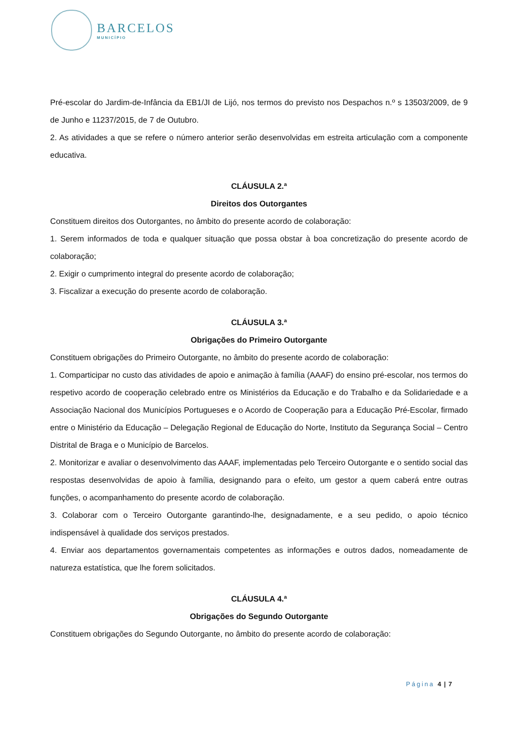BARCELOS
MUNICÍPIO
Pré-escolar do Jardim-de-Infância da EB1/JI de Lijó, nos termos do previsto nos Despachos n.º s 13503/2009, de 9 de Junho e 11237/2015, de 7 de Outubro.
2. As atividades a que se refere o número anterior serão desenvolvidas em estreita articulação com a componente educativa.
CLÁUSULA 2.ª
Direitos dos Outorgantes
Constituem direitos dos Outorgantes, no âmbito do presente acordo de colaboração:
1. Serem informados de toda e qualquer situação que possa obstar à boa concretização do presente acordo de colaboração;
2. Exigir o cumprimento integral do presente acordo de colaboração;
3. Fiscalizar a execução do presente acordo de colaboração.
CLÁUSULA 3.ª
Obrigações do Primeiro Outorgante
Constituem obrigações do Primeiro Outorgante, no âmbito do presente acordo de colaboração:
1. Comparticipar no custo das atividades de apoio e animação à família (AAAF) do ensino pré-escolar, nos termos do respetivo acordo de cooperação celebrado entre os Ministérios da Educação e do Trabalho e da Solidariedade e a Associação Nacional dos Municípios Portugueses e o Acordo de Cooperação para a Educação Pré-Escolar, firmado entre o Ministério da Educação – Delegação Regional de Educação do Norte, Instituto da Segurança Social – Centro Distrital de Braga e o Município de Barcelos.
2. Monitorizar e avaliar o desenvolvimento das AAAF, implementadas pelo Terceiro Outorgante e o sentido social das respostas desenvolvidas de apoio à família, designando para o efeito, um gestor a quem caberá entre outras funções, o acompanhamento do presente acordo de colaboração.
3. Colaborar com o Terceiro Outorgante garantindo-lhe, designadamente, e a seu pedido, o apoio técnico indispensável à qualidade dos serviços prestados.
4. Enviar aos departamentos governamentais competentes as informações e outros dados, nomeadamente de natureza estatística, que lhe forem solicitados.
CLÁUSULA 4.ª
Obrigações do Segundo Outorgante
Constituem obrigações do Segundo Outorgante, no âmbito do presente acordo de colaboração:
Página 4 | 7